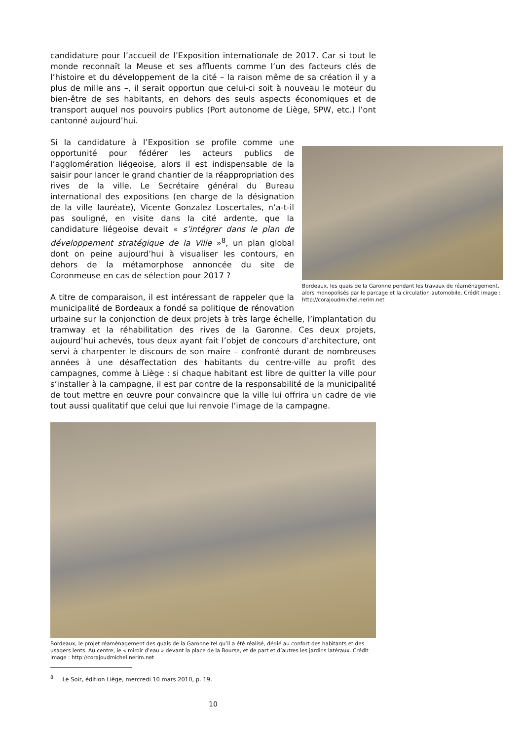candidature pour l’accueil de l’Exposition internationale de 2017. Car si tout le monde reconnaît la Meuse et ses affluents comme l’un des facteurs clés de l’histoire et du développement de la cité – la raison même de sa création il y a plus de mille ans –, il serait opportun que celui-ci soit à nouveau le moteur du bien-être de ses habitants, en dehors des seuls aspects économiques et de transport auquel nos pouvoirs publics (Port autonome de Liège, SPW, etc.) l’ont cantonné aujourd’hui.
Bordeaux, les quais de la Garonne pendant les travaux de réaménagement, alors monopolisés par le parcage et la circulation automobile. Crédit image : http://corajoudmichel.nerim.net
Si la candidature à l’Exposition se profile comme une opportunité pour fédérer les acteurs publics de l’agglomération liégeoise, alors il est indispensable de la saisir pour lancer le grand chantier de la réappropriation des rives de la ville. Le Secrétaire général du Bureau international des expositions (en charge de la désignation de la ville lauréate), Vicente Gonzalez Loscertales, n’a-t-il pas souligné, en visite dans la cité ardente, que la candidature liégeoise devait « s’intégrer dans le plan de développement stratégique de la Ville »<sup>8</sup>, un plan global dont on peine aujourd’hui à visualiser les contours, en dehors de la métamorphose annoncée du site de Coronmeuse en cas de sélection pour 2017 ?
A titre de comparaison, il est intéressant de rappeler que la municipalité de Bordeaux a fondé sa politique de rénovation urbaine sur la conjonction de deux projets à très large échelle, l’implantation du tramway et la réhabilitation des rives de la Garonne. Ces deux projets, aujourd’hui achevés, tous deux ayant fait l’objet de concours d’architecture, ont servi à charpenter le discours de son maire – confronté durant de nombreuses années à une désaffectation des habitants du centre-ville au profit des campagnes, comme à Liège : si chaque habitant est libre de quitter la ville pour s’installer à la campagne, il est par contre de la responsabilité de la municipalité de tout mettre en œuvre pour convaincre que la ville lui offrira un cadre de vie tout aussi qualitatif que celui que lui renvoie l’image de la campagne.
Bordeaux, le projet réaménagement des quais de la Garonne tel qu’il a été réalisé, dédié au confort des habitants et des usagers lents. Au centre, le « miroir d’eau » devant la place de la Bourse, et de part et d’autres les jardins latéraux. Crédit image : http://corajoudmichel.nerim.net
<sup>8</sup> Le Soir, édition Liège, mercredi 10 mars 2010, p. 19.
10